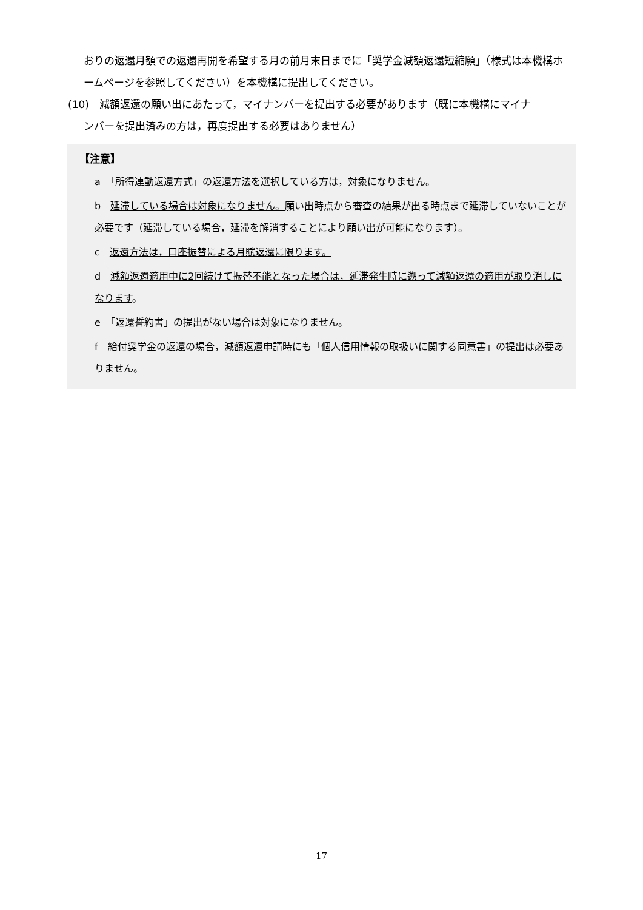おりの返還月額での返還再開を希望する月の前月末日までに「奨学金減額返還短縮願」（様式は本機構ホームページを参照してください）を本機構に提出してください。
(10)　減額返還の願い出にあたって，マイナンバーを提出する必要があります（既に本機構にマイナ
ンバーを提出済みの方は，再度提出する必要はありません）
【注意】
a　「所得連動返還方式」の返還方法を選択している方は，対象になりません。
b　延滞している場合は対象になりません。願い出時点から審査の結果が出る時点まで延滞していないことが必要です（延滞している場合，延滞を解消することにより願い出が可能になります）。
c　返還方法は，口座振替による月賦返還に限ります。
d　減額返還適用中に2回続けて振替不能となった場合は，延滞発生時に遡って減額返還の適用が取り消しになります。
e　「返還誓約書」の提出がない場合は対象になりません。
f　給付奨学金の返還の場合，減額返還申請時にも「個人信用情報の取扱いに関する同意書」の提出は必要ありません。
17